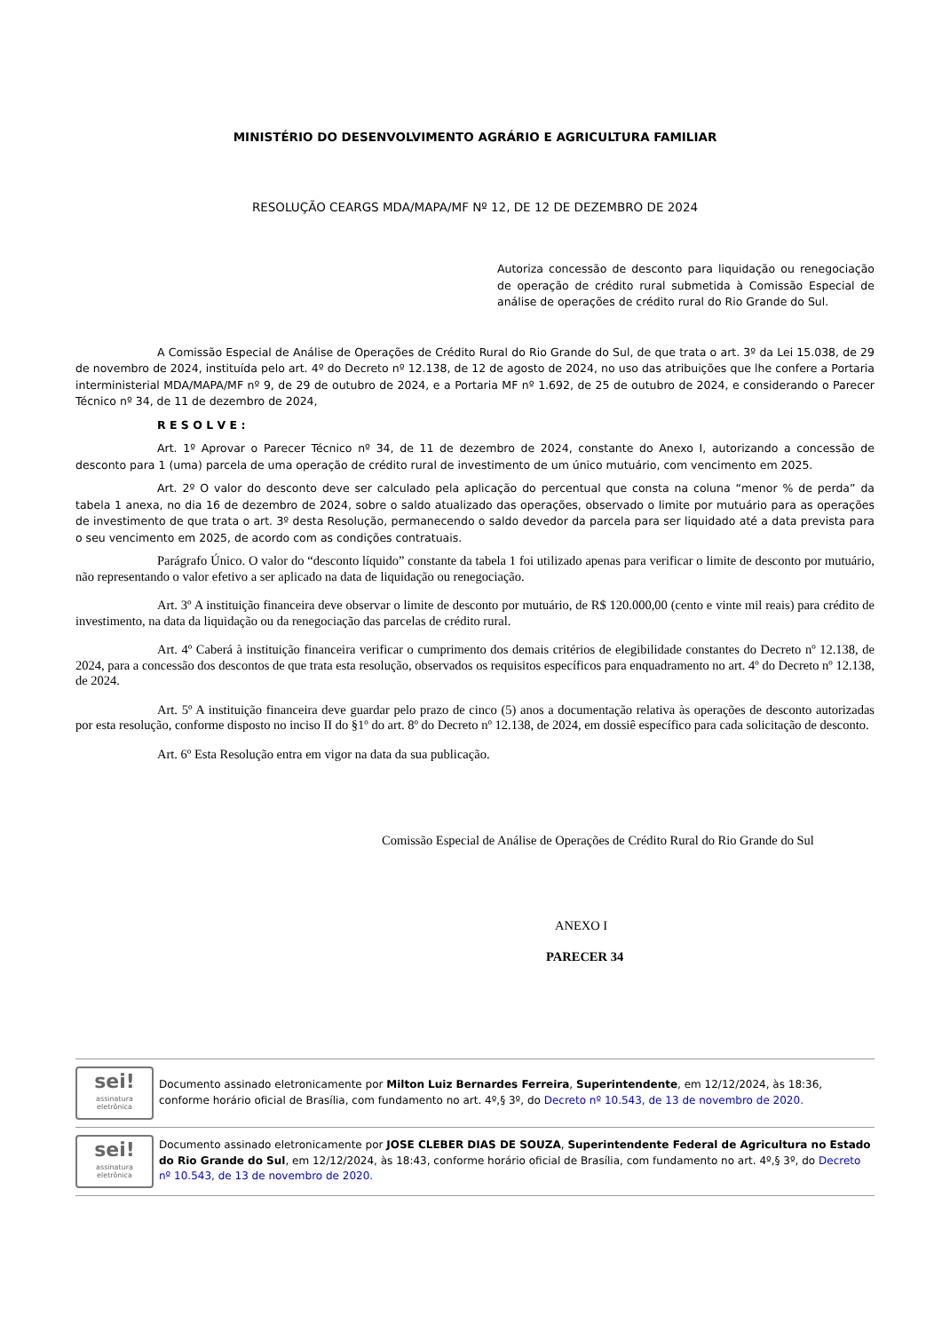MINISTÉRIO DO DESENVOLVIMENTO AGRÁRIO E AGRICULTURA FAMILIAR
RESOLUÇÃO CEARGS MDA/MAPA/MF Nº 12, DE 12 DE DEZEMBRO DE 2024
Autoriza concessão de desconto para liquidação ou renegociação de operação de crédito rural submetida à Comissão Especial de análise de operações de crédito rural do Rio Grande do Sul.
A Comissão Especial de Análise de Operações de Crédito Rural do Rio Grande do Sul, de que trata o art. 3º da Lei 15.038, de 29 de novembro de 2024, instituída pelo art. 4º do Decreto nº 12.138, de 12 de agosto de 2024, no uso das atribuições que lhe confere a Portaria interministerial MDA/MAPA/MF nº 9, de 29 de outubro de 2024, e a Portaria MF nº 1.692, de 25 de outubro de 2024, e considerando o Parecer Técnico nº 34, de 11 de dezembro de 2024,
R E S O L V E :
Art. 1º Aprovar o Parecer Técnico nº 34, de 11 de dezembro de 2024, constante do Anexo I, autorizando a concessão de desconto para 1 (uma) parcela de uma operação de crédito rural de investimento de um único mutuário, com vencimento em 2025.
Art. 2º O valor do desconto deve ser calculado pela aplicação do percentual que consta na coluna “menor % de perda” da tabela 1 anexa, no dia 16 de dezembro de 2024, sobre o saldo atualizado das operações, observado o limite por mutuário para as operações de investimento de que trata o art. 3º desta Resolução, permanecendo o saldo devedor da parcela para ser liquidado até a data prevista para o seu vencimento em 2025, de acordo com as condições contratuais.
Parágrafo Único. O valor do “desconto líquido” constante da tabela 1 foi utilizado apenas para verificar o limite de desconto por mutuário, não representando o valor efetivo a ser aplicado na data de liquidação ou renegociação.
Art. 3º A instituição financeira deve observar o limite de desconto por mutuário, de R$ 120.000,00 (cento e vinte mil reais) para crédito de investimento, na data da liquidação ou da renegociação das parcelas de crédito rural.
Art. 4º Caberá à instituição financeira verificar o cumprimento dos demais critérios de elegibilidade constantes do Decreto nº 12.138, de 2024, para a concessão dos descontos de que trata esta resolução, observados os requisitos específicos para enquadramento no art. 4º do Decreto nº 12.138, de 2024.
Art. 5º A instituição financeira deve guardar pelo prazo de cinco (5) anos a documentação relativa às operações de desconto autorizadas por esta resolução, conforme disposto no inciso II do §1º do art. 8º do Decreto nº 12.138, de 2024, em dossiê específico para cada solicitação de desconto.
Art. 6º Esta Resolução entra em vigor na data da sua publicação.
Comissão Especial de Análise de Operações de Crédito Rural do Rio Grande do Sul
ANEXO I
PARECER 34
sei!
assinatura eletrônica
Documento assinado eletronicamente por Milton Luiz Bernardes Ferreira, Superintendente, em 12/12/2024, às 18:36, conforme horário oficial de Brasília, com fundamento no art. 4º,§ 3º, do Decreto nº 10.543, de 13 de novembro de 2020.
sei!
assinatura eletrônica
Documento assinado eletronicamente por JOSE CLEBER DIAS DE SOUZA, Superintendente Federal de Agricultura no Estado do Rio Grande do Sul, em 12/12/2024, às 18:43, conforme horário oficial de Brasília, com fundamento no art. 4º,§ 3º, do Decreto nº 10.543, de 13 de novembro de 2020.